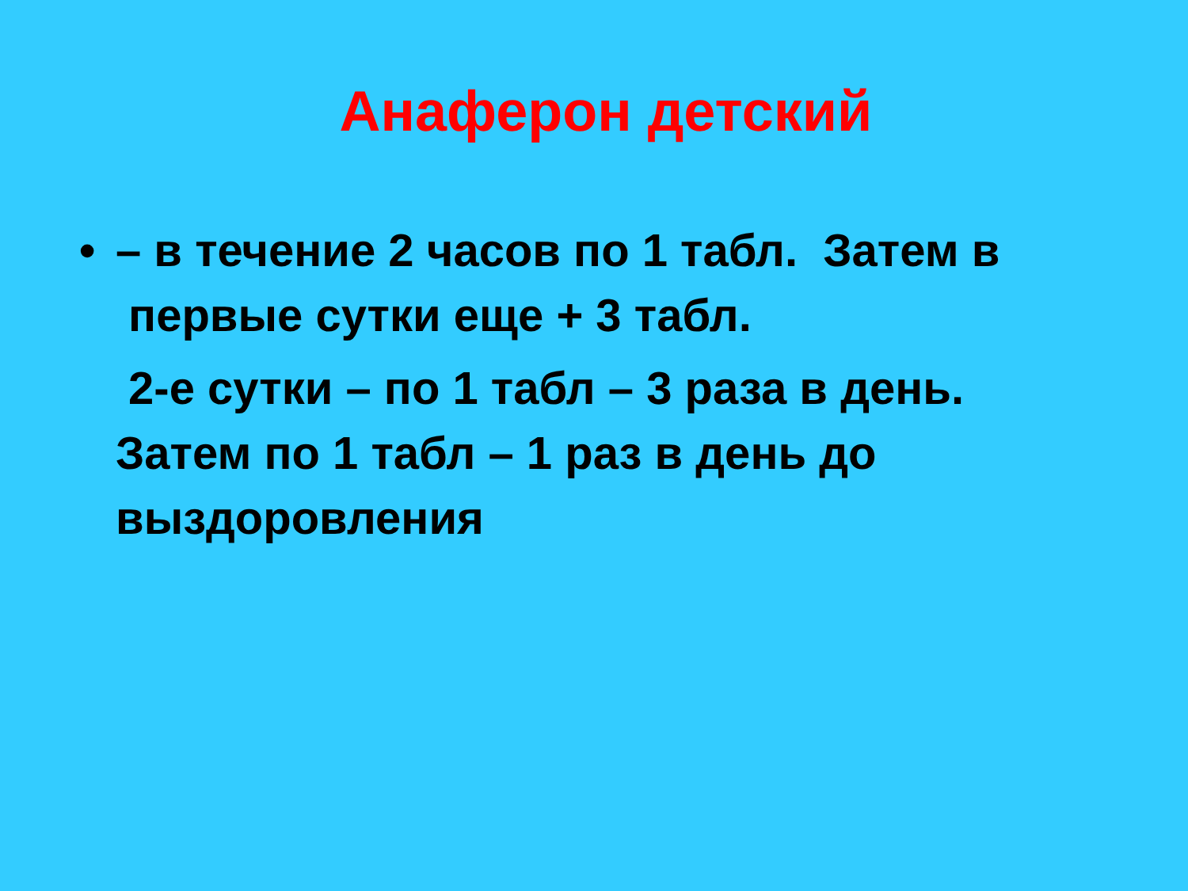Анаферон детский
• – в течение 2 часов по 1 табл. Затем в первые сутки еще + 3 табл.
2-е сутки – по 1 табл – 3 раза в день. Затем по 1 табл – 1 раз в день до выздоровления